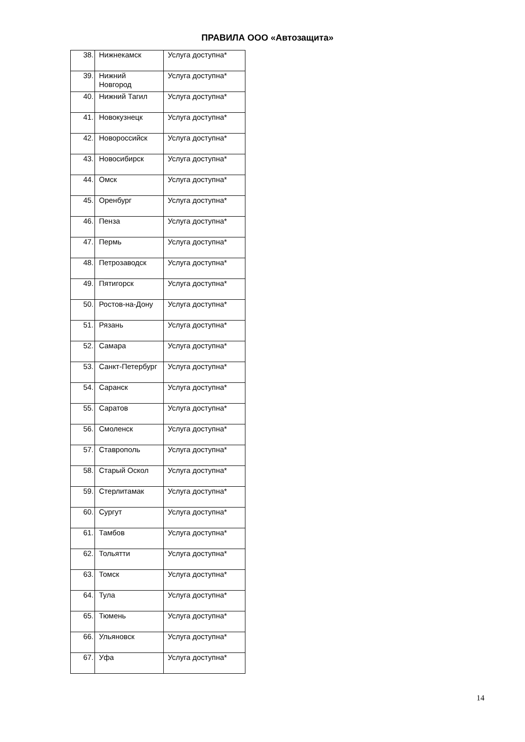ПРАВИЛА ООО «Автозащита»
| 38. | Нижнекамск | Услуга доступна* |
| 39. | Нижний Новгород | Услуга доступна* |
| 40. | Нижний Тагил | Услуга доступна* |
| 41. | Новокузнецк | Услуга доступна* |
| 42. | Новороссийск | Услуга доступна* |
| 43. | Новосибирск | Услуга доступна* |
| 44. | Омск | Услуга доступна* |
| 45. | Оренбург | Услуга доступна* |
| 46. | Пенза | Услуга доступна* |
| 47. | Пермь | Услуга доступна* |
| 48. | Петрозаводск | Услуга доступна* |
| 49. | Пятигорск | Услуга доступна* |
| 50. | Ростов-на-Дону | Услуга доступна* |
| 51. | Рязань | Услуга доступна* |
| 52. | Самара | Услуга доступна* |
| 53. | Санкт-Петербург | Услуга доступна* |
| 54. | Саранск | Услуга доступна* |
| 55. | Саратов | Услуга доступна* |
| 56. | Смоленск | Услуга доступна* |
| 57. | Ставрополь | Услуга доступна* |
| 58. | Старый Оскол | Услуга доступна* |
| 59. | Стерлитамак | Услуга доступна* |
| 60. | Сургут | Услуга доступна* |
| 61. | Тамбов | Услуга доступна* |
| 62. | Тольятти | Услуга доступна* |
| 63. | Томск | Услуга доступна* |
| 64. | Тула | Услуга доступна* |
| 65. | Тюмень | Услуга доступна* |
| 66. | Ульяновск | Услуга доступна* |
| 67. | Уфа | Услуга доступна* |
14